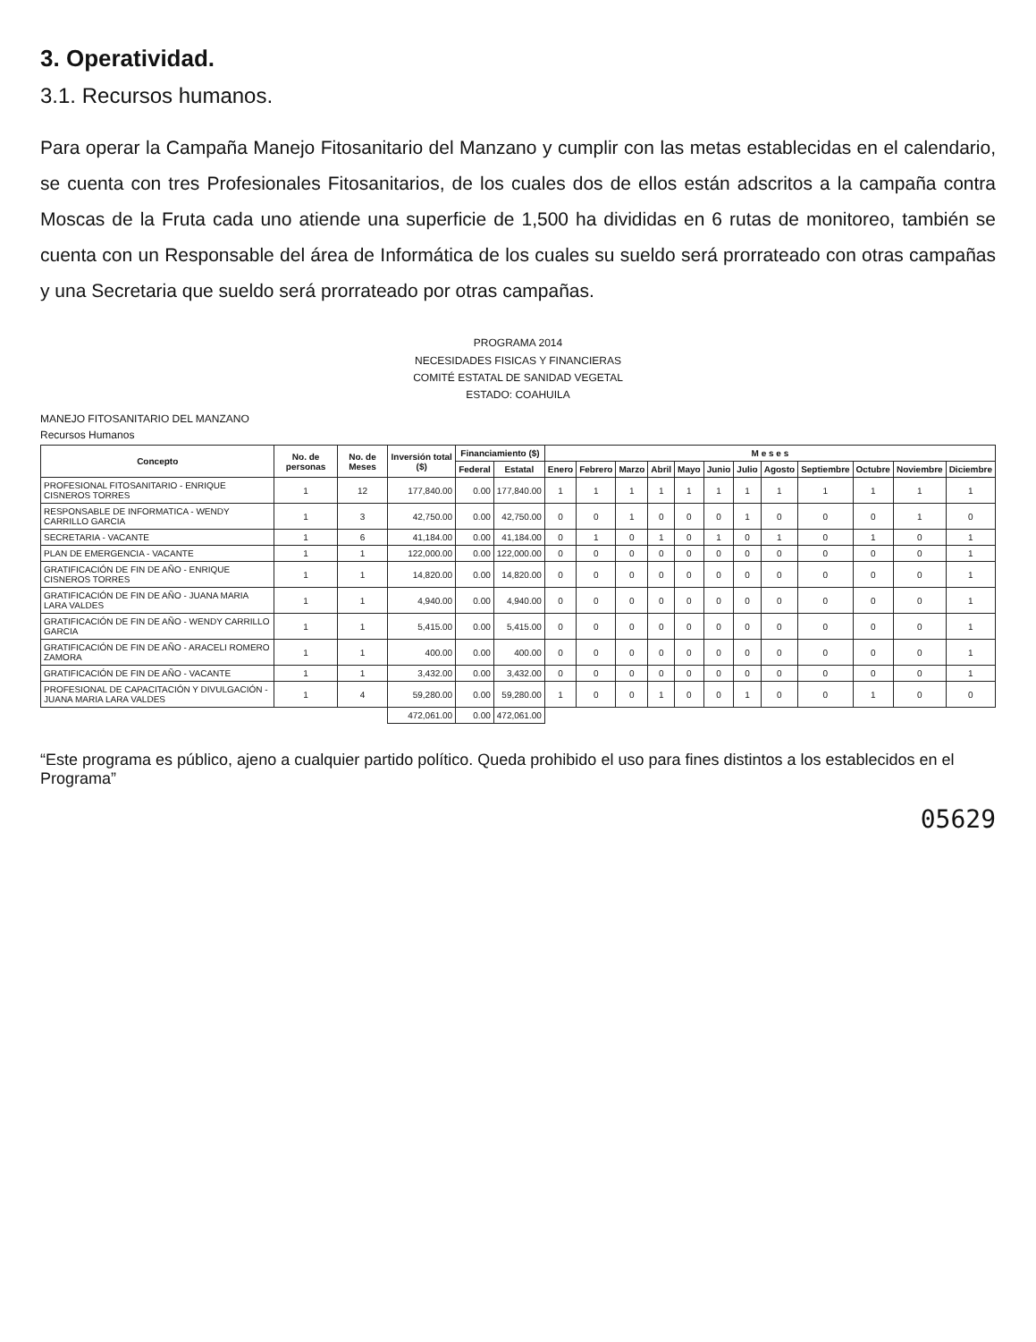3. Operatividad.
3.1. Recursos humanos.
Para operar la Campaña Manejo Fitosanitario del Manzano y cumplir con las metas establecidas en el calendario, se cuenta con tres Profesionales Fitosanitarios, de los cuales dos de ellos están adscritos a la campaña contra Moscas de la Fruta cada uno atiende una superficie de 1,500 ha divididas en 6 rutas de monitoreo, también se cuenta con un Responsable del área de Informática de los cuales su sueldo será prorrateado con otras campañas y una Secretaria que sueldo será prorrateado por otras campañas.
PROGRAMA 2014
NECESIDADES FISICAS Y FINANCIERAS
COMITÉ ESTATAL DE SANIDAD VEGETAL
ESTADO: COAHUILA
MANEJO FITOSANITARIO DEL MANZANO
Recursos Humanos
| Concepto | No. de personas | No. de Meses | Inversión total ($) | Financiamiento ($) | | M e s e s | | | | | | | | | | | |
| --- | --- | --- | --- | --- | --- | --- | --- | --- | --- | --- | --- | --- | --- | --- | --- | --- | --- |
| | | | | Federal | Estatal | Enero | Febrero | Marzo | Abril | Mayo | Junio | Julio | Agosto | Septiembre | Octubre | Noviembre | Diciembre |
| PROFESIONAL FITOSANITARIO - ENRIQUE CISNEROS TORRES | 1 | 12 | 177,840.00 | 0.00 | 177,840.00 | 1 | 1 | 1 | 1 | 1 | 1 | 1 | 1 | 1 | 1 | 1 | 1 |
| RESPONSABLE DE INFORMATICA - WENDY CARRILLO GARCIA | 1 | 3 | 42,750.00 | 0.00 | 42,750.00 | 0 | 0 | 1 | 0 | 0 | 0 | 1 | 0 | 0 | 0 | 1 | 0 |
| SECRETARIA - VACANTE | 1 | 6 | 41,184.00 | 0.00 | 41,184.00 | 0 | 1 | 0 | 1 | 0 | 1 | 0 | 1 | 0 | 1 | 0 | 1 |
| PLAN DE EMERGENCIA - VACANTE | 1 | 1 | 122,000.00 | 0.00 | 122,000.00 | 0 | 0 | 0 | 0 | 0 | 0 | 0 | 0 | 0 | 0 | 0 | 1 |
| GRATIFICACIÓN DE FIN DE AÑO - ENRIQUE CISNEROS TORRES | 1 | 1 | 14,820.00 | 0.00 | 14,820.00 | 0 | 0 | 0 | 0 | 0 | 0 | 0 | 0 | 0 | 0 | 0 | 1 |
| GRATIFICACIÓN DE FIN DE AÑO - JUANA MARIA LARA VALDES | 1 | 1 | 4,940.00 | 0.00 | 4,940.00 | 0 | 0 | 0 | 0 | 0 | 0 | 0 | 0 | 0 | 0 | 0 | 1 |
| GRATIFICACIÓN DE FIN DE AÑO - WENDY CARRILLO GARCIA | 1 | 1 | 5,415.00 | 0.00 | 5,415.00 | 0 | 0 | 0 | 0 | 0 | 0 | 0 | 0 | 0 | 0 | 0 | 1 |
| GRATIFICACIÓN DE FIN DE AÑO - ARACELI ROMERO ZAMORA | 1 | 1 | 400.00 | 0.00 | 400.00 | 0 | 0 | 0 | 0 | 0 | 0 | 0 | 0 | 0 | 0 | 0 | 1 |
| GRATIFICACIÓN DE FIN DE AÑO - VACANTE | 1 | 1 | 3,432.00 | 0.00 | 3,432.00 | 0 | 0 | 0 | 0 | 0 | 0 | 0 | 0 | 0 | 0 | 0 | 1 |
| PROFESIONAL DE CAPACITACIÓN Y DIVULGACIÓN - JUANA MARIA LARA VALDES | 1 | 4 | 59,280.00 | 0.00 | 59,280.00 | 1 | 0 | 0 | 1 | 0 | 0 | 1 | 0 | 0 | 1 | 0 | 0 |
| | | | 472,061.00 | 0.00 | 472,061.00 | | | | | | | | | | | | |
“Este programa es público, ajeno a cualquier partido político. Queda prohibido el uso para fines distintos a los establecidos en el Programa”
05629